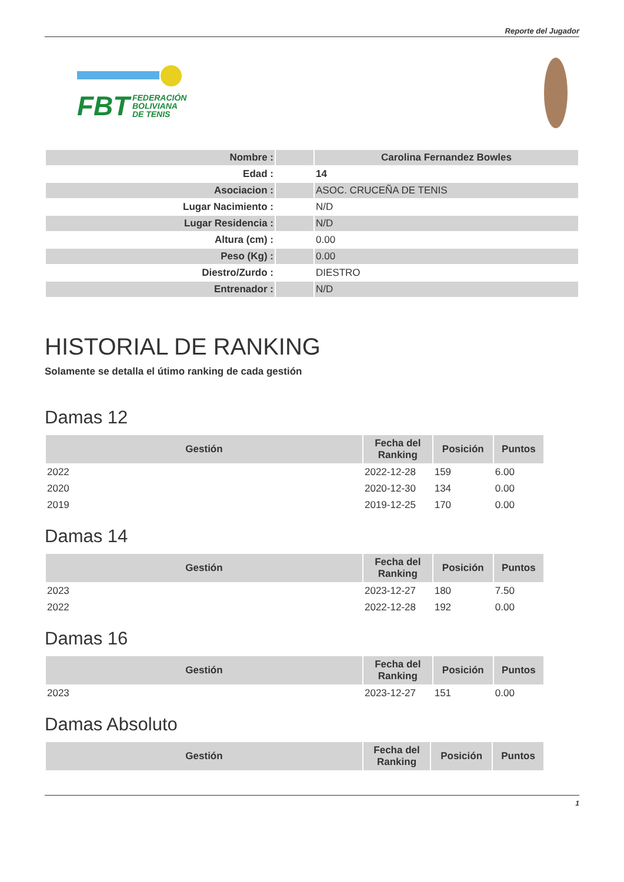Reporte del Jugador
FBT FEDERACIÓN
BOLIVIANA
DE TENIS
| Nombre : | | Carolina Fernandez Bowles |
| Edad : | | 14 |
| Asociacion : | | ASOC. CRUCEÑA DE TENIS |
| Lugar Nacimiento : | | N/D |
| Lugar Residencia : | | N/D |
| Altura (cm) : | | 0.00 |
| Peso (Kg) : | | 0.00 |
| Diestro/Zurdo : | | DIESTRO |
| Entrenador : | | N/D |
HISTORIAL DE RANKING
Solamente se detalla el útimo ranking de cada gestión
Damas 12
| Gestión | Fecha del Ranking | Posición | Puntos |
| --- | --- | --- | --- |
| 2022 | 2022-12-28 | 159 | 6.00 |
| 2020 | 2020-12-30 | 134 | 0.00 |
| 2019 | 2019-12-25 | 170 | 0.00 |
Damas 14
| Gestión | Fecha del Ranking | Posición | Puntos |
| --- | --- | --- | --- |
| 2023 | 2023-12-27 | 180 | 7.50 |
| 2022 | 2022-12-28 | 192 | 0.00 |
Damas 16
| Gestión | Fecha del Ranking | Posición | Puntos |
| --- | --- | --- | --- |
| 2023 | 2023-12-27 | 151 | 0.00 |
Damas Absoluto
| Gestión | Fecha del Ranking | Posición | Puntos |
| --- | --- | --- | --- |
1